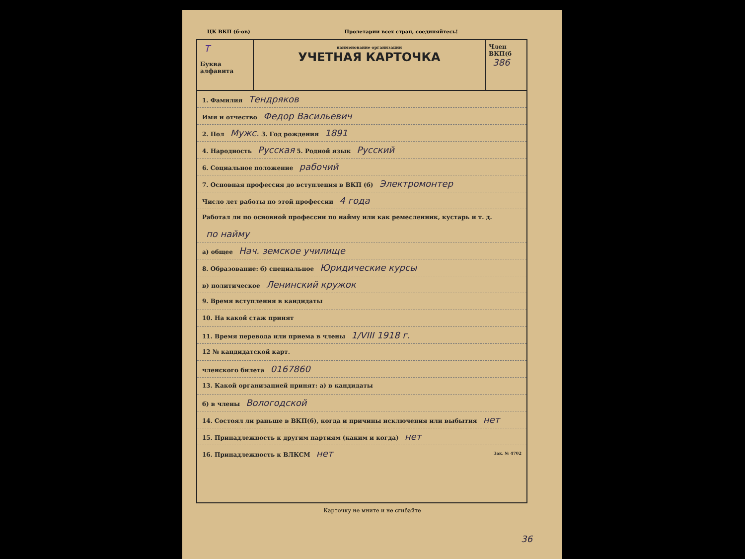ЦК ВКП (б-ов) Пролетарии всех стран, соединяйтесь!
Т
Буква алфавита
наименование организации
УЧЕТНАЯ КАРТОЧКА
Член ВКП(б
386
1. Фамилия Тендряков
Имя и отчество Федор Васильевич
2. Пол Мужс. 3. Год рождения 1891
4. Народность Русская 5. Родной язык Русский
6. Социальное положение рабочий
7. Основная профессия до вступления в ВКП (б) Электромонтер
Число лет работы по этой профессии 4 года
Работал ли по основной профессии по найму или как ремесленник, кустарь и т. д.
по найму
а) общее Нач. земское училище
8. Образование: б) специальное Юридические курсы
в) политическое Ленинский кружок
9. Время вступления в кандидаты
10. На какой стаж принят
11. Время перевода или приема в члены 1/VIII 1918 г.
12 № кандидатской карт.
членского билета 0167860
13. Какой организацией принят: а) в кандидаты
б) в члены Вологодской
14. Состоял ли раньше в ВКП(б), когда и причины исключения или выбытия нет
15. Принадлежность к другим партиям (каким и когда) нет
16. Принадлежность к ВЛКСМ нет Зак. № 4702
Карточку не мните и не сгибайте
36